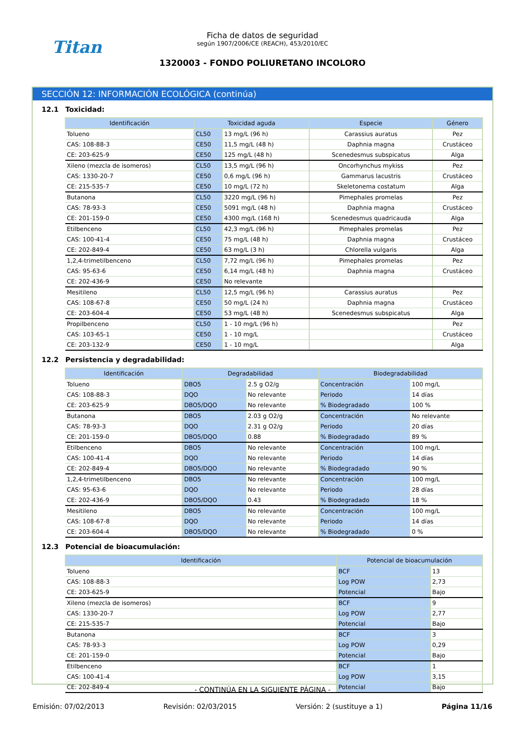Titan
Ficha de datos de seguridad
según 1907/2006/CE (REACH), 453/2010/EC
1320003 - FONDO POLIURETANO INCOLORO
SECCIÓN 12: INFORMACIÓN ECOLÓGICA (continúa)
12.1 Toxicidad:
| Identificación | Toxicidad aguda | | Especie | Género |
| --- | --- | --- | --- | --- |
| Tolueno | CL50 | 13 mg/L (96 h) | Carassius auratus | Pez |
| CAS: 108-88-3 | CE50 | 11,5 mg/L (48 h) | Daphnia magna | Crustáceo |
| CE: 203-625-9 | CE50 | 125 mg/L (48 h) | Scenedesmus subspicatus | Alga |
| Xileno (mezcla de isomeros) | CL50 | 13,5 mg/L (96 h) | Oncorhynchus mykiss | Pez |
| CAS: 1330-20-7 | CE50 | 0,6 mg/L (96 h) | Gammarus lacustris | Crustáceo |
| CE: 215-535-7 | CE50 | 10 mg/L (72 h) | Skeletonema costatum | Alga |
| Butanona | CL50 | 3220 mg/L (96 h) | Pimephales promelas | Pez |
| CAS: 78-93-3 | CE50 | 5091 mg/L (48 h) | Daphnia magna | Crustáceo |
| CE: 201-159-0 | CE50 | 4300 mg/L (168 h) | Scenedesmus quadricauda | Alga |
| Etilbenceno | CL50 | 42,3 mg/L (96 h) | Pimephales promelas | Pez |
| CAS: 100-41-4 | CE50 | 75 mg/L (48 h) | Daphnia magna | Crustáceo |
| CE: 202-849-4 | CE50 | 63 mg/L (3 h) | Chlorella vulgaris | Alga |
| 1,2,4-trimetilbenceno | CL50 | 7,72 mg/L (96 h) | Pimephales promelas | Pez |
| CAS: 95-63-6 | CE50 | 6,14 mg/L (48 h) | Daphnia magna | Crustáceo |
| CE: 202-436-9 | CE50 | No relevante | | |
| Mesitileno | CL50 | 12,5 mg/L (96 h) | Carassius auratus | Pez |
| CAS: 108-67-8 | CE50 | 50 mg/L (24 h) | Daphnia magna | Crustáceo |
| CE: 203-604-4 | CE50 | 53 mg/L (48 h) | Scenedesmus subspicatus | Alga |
| Propilbenceno | CL50 | 1 - 10 mg/L (96 h) | | Pez |
| CAS: 103-65-1 | CE50 | 1 - 10 mg/L | | Crustáceo |
| CE: 203-132-9 | CE50 | 1 - 10 mg/L | | Alga |
12.2 Persistencia y degradabilidad:
| Identificación | Degradabilidad | | Biodegradabilidad | |
| --- | --- | --- | --- | --- |
| Tolueno | DBO5 | 2.5 g O2/g | Concentración | 100 mg/L |
| CAS: 108-88-3 | DQO | No relevante | Periodo | 14 días |
| CE: 203-625-9 | DBO5/DQO | No relevante | % Biodegradado | 100 % |
| Butanona | DBO5 | 2.03 g O2/g | Concentración | No relevante |
| CAS: 78-93-3 | DQO | 2.31 g O2/g | Periodo | 20 días |
| CE: 201-159-0 | DBO5/DQO | 0.88 | % Biodegradado | 89 % |
| Etilbenceno | DBO5 | No relevante | Concentración | 100 mg/L |
| CAS: 100-41-4 | DQO | No relevante | Periodo | 14 días |
| CE: 202-849-4 | DBO5/DQO | No relevante | % Biodegradado | 90 % |
| 1,2,4-trimetilbenceno | DBO5 | No relevante | Concentración | 100 mg/L |
| CAS: 95-63-6 | DQO | No relevante | Periodo | 28 días |
| CE: 202-436-9 | DBO5/DQO | 0.43 | % Biodegradado | 18 % |
| Mesitileno | DBO5 | No relevante | Concentración | 100 mg/L |
| CAS: 108-67-8 | DQO | No relevante | Periodo | 14 días |
| CE: 203-604-4 | DBO5/DQO | No relevante | % Biodegradado | 0 % |
12.3 Potencial de bioacumulación:
| Identificación | Potencial de bioacumulación | |
| --- | --- | --- |
| Tolueno | BCF | 13 |
| CAS: 108-88-3 | Log POW | 2,73 |
| CE: 203-625-9 | Potencial | Bajo |
| Xileno (mezcla de isomeros) | BCF | 9 |
| CAS: 1330-20-7 | Log POW | 2,77 |
| CE: 215-535-7 | Potencial | Bajo |
| Butanona | BCF | 3 |
| CAS: 78-93-3 | Log POW | 0,29 |
| CE: 201-159-0 | Potencial | Bajo |
| Etilbenceno | BCF | 1 |
| CAS: 100-41-4 | Log POW | 3,15 |
| CE: 202-849-4 | Potencial | Bajo |
- CONTINÚA EN LA SIGUIENTE PÁGINA -
Emisión: 07/02/2013 Revisión: 02/03/2015 Versión: 2 (sustituye a 1) Página 11/16